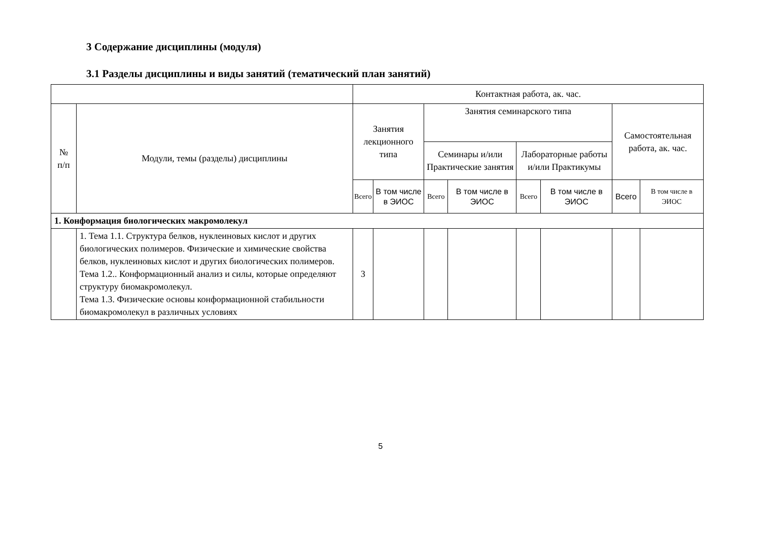3 Содержание дисциплины (модуля)
3.1 Разделы дисциплины и виды занятий (тематический план занятий)
| | | Контактная работа, ак. час. | | | | | | | |
| --- | --- | --- | --- | --- | --- | --- | --- | --- | --- |
| № п/п | Модули, темы (разделы) дисциплины | Занятия лекционного типа | | Занятия семинарского типа | | | | Самостоятельная работа, ак. час. | |
| | | | | Семинары и/или Практические занятия | | Лабораторные работы и/или Практикумы | | | |
| | | Всего | В том числе в ЭИОС | Всего | В том числе в ЭИОС | Всего | В том числе в ЭИОС | Всего | В том числе в ЭИОС |
| 1. Конформация биологических макромолекул | | | | | | | | | |
| | 1. Тема 1.1. Структура белков, нуклеиновых кислот и других биологических полимеров. Физические и химические свойства белков, нуклеиновых кислот и других биологических полимеров. Тема 1.2.. Конформационный анализ и силы, которые определяют структуру биомакромолекул. Тема 1.3. Физические основы конформационной стабильности биомакромолекул в различных условиях | 3 | | | | | | | |
5